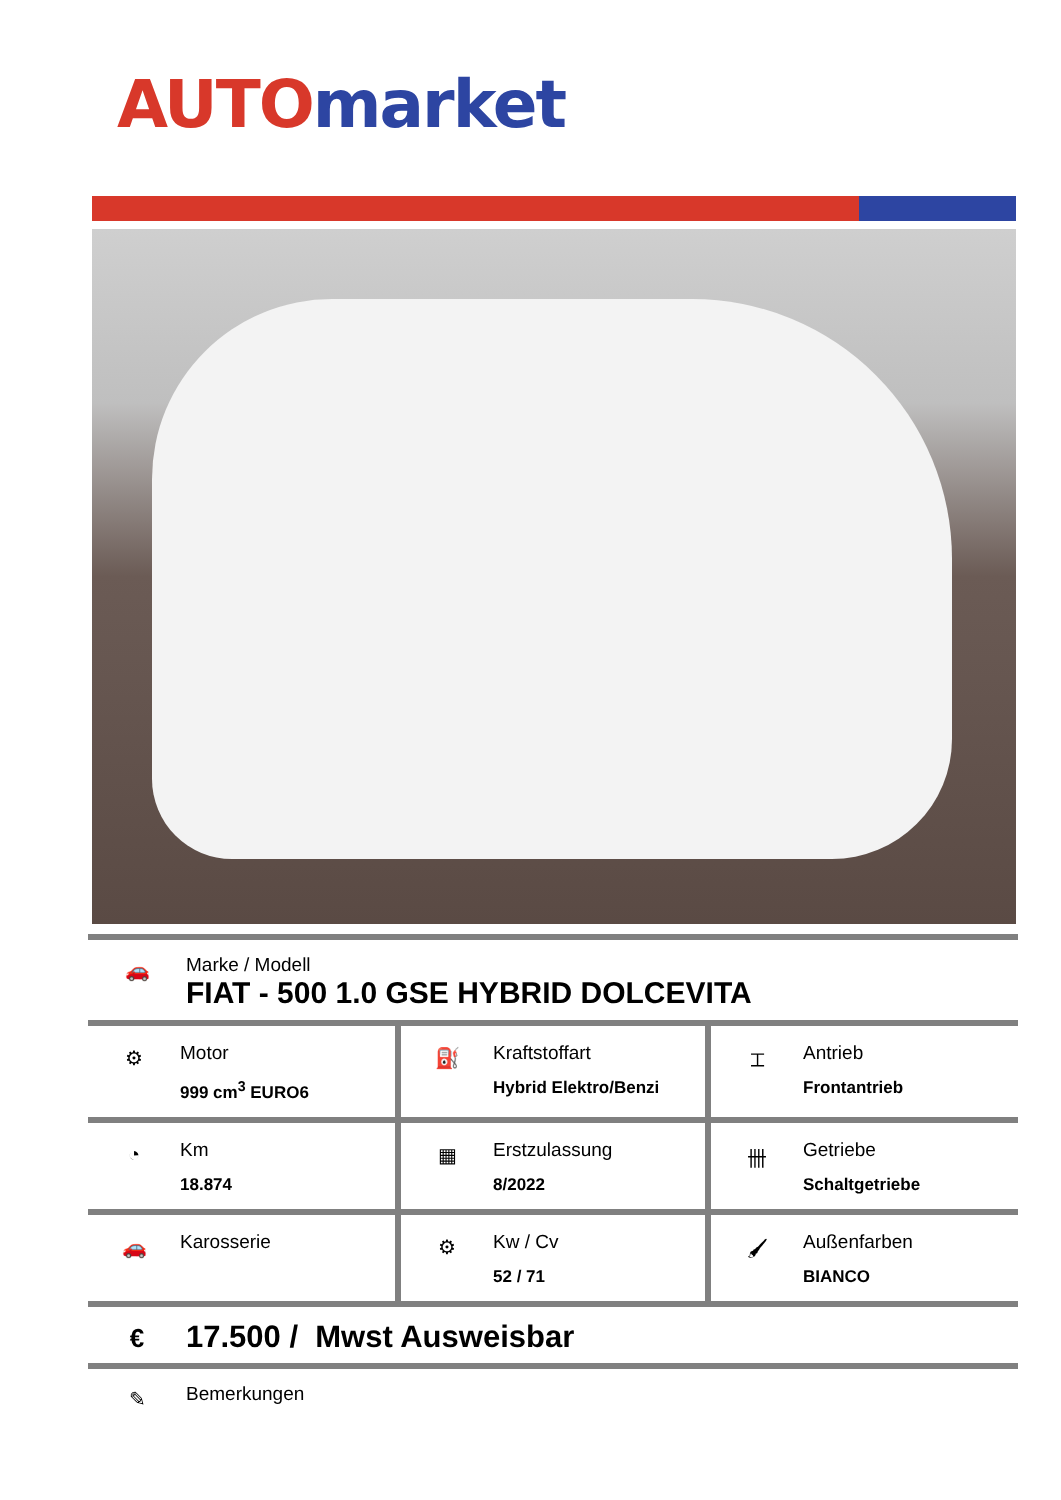AUTO market
🚗
Marke / Modell
FIAT - 500 1.0 GSE HYBRID DOLCEVITA
| ⚙ Motor 999 cm<sup>3</sup> EURO6 | ⛽ Kraftstoffart Hybrid Elektro/Benzi | ⌶ Antrieb Frontantrieb |
| ◔ Km 18.874 | ▦ Erstzulassung 8/2022 | 卌 Getriebe Schaltgetriebe |
| 🚗 Karosserie | ⚙ Kw / Cv 52 / 71 | 🖌 Außenfarben BIANCO |
€
17.500 / Mwst Ausweisbar
✎
Bemerkungen